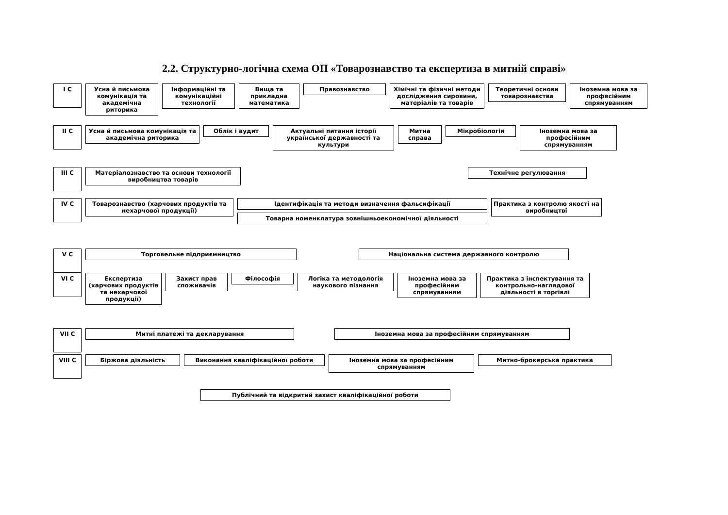2.2. Структурно-логічна схема ОП «Товарознавство та експертиза в митній справі»
I C
Усна й письмова комунікація та академічна риторика
Інформаційні та комунікаційні технології
Вища та прикладна математика
Правознавство Хімічні та фізичні методи дослідження сировини, матеріалів та товарів
Теоретичні основи товарознавства
Іноземна мова за професійним спрямуванням
II C
Усна й письмова комунікація та академічна риторика
Облік і аудит Актуальні питання історії української державності та культури
Митна справа Мікробіологія Іноземна мова за професійним спрямуванням
III C
Матеріалознавство та основи технології виробництва товарів
Технічне регулювання
IV C
Товарознавство (харчових продуктів та нехарчової продукції)
Ідентифікація та методи визначення фальсифікації
Товарна номенклатура зовнішньоекономічної діяльності
Практика з контролю якості на виробництві
V C
Торговельне підприємництво Національна система державного контролю
VI C
Експертиза (харчових продуктів та нехарчової продукції)
Захист прав споживачів
Філософія Логіка та методологія наукового пізнання
Іноземна мова за професійним спрямуванням
Практика з інспектування та контрольно-наглядової діяльності в торгівлі
VII C
Митні платежі та декларування Іноземна мова за професійним спрямуванням
VIII C
Біржова діяльність Виконання кваліфікаційної роботи Іноземна мова за професійним спрямуванням Митно-брокерська практика
Публічний та відкритий захист кваліфікаційної роботи